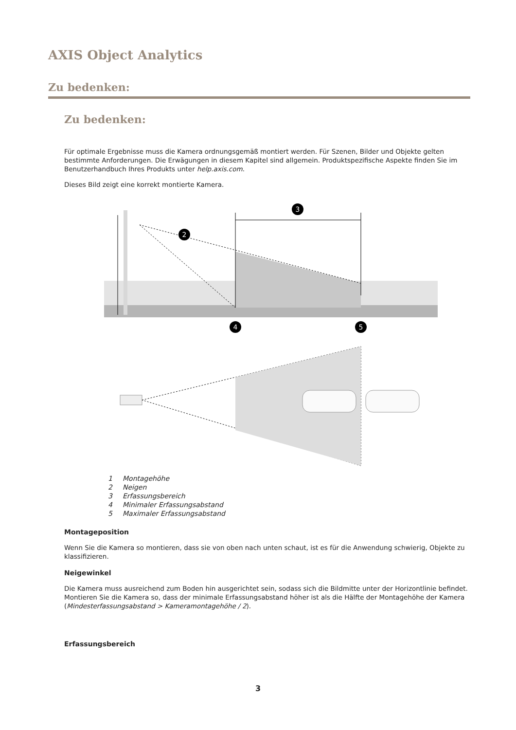AXIS Object Analytics
Zu bedenken:
Zu bedenken:
Für optimale Ergebnisse muss die Kamera ordnungsgemäß montiert werden. Für Szenen, Bilder und Objekte gelten bestimmte Anforderungen. Die Erwägungen in diesem Kapitel sind allgemein. Produktspezifische Aspekte finden Sie im Benutzerhandbuch Ihres Produkts unter help.axis.com.
Dieses Bild zeigt eine korrekt montierte Kamera.
3
2
4
5
1 Montagehöhe
2 Neigen
3 Erfassungsbereich
4 Minimaler Erfassungsabstand
5 Maximaler Erfassungsabstand
Montageposition
Wenn Sie die Kamera so montieren, dass sie von oben nach unten schaut, ist es für die Anwendung schwierig, Objekte zu klassifizieren.
Neigewinkel
Die Kamera muss ausreichend zum Boden hin ausgerichtet sein, sodass sich die Bildmitte unter der Horizontlinie befindet. Montieren Sie die Kamera so, dass der minimale Erfassungsabstand höher ist als die Hälfte der Montagehöhe der Kamera (Mindesterfassungsabstand > Kameramontagehöhe / 2).
Erfassungsbereich
3